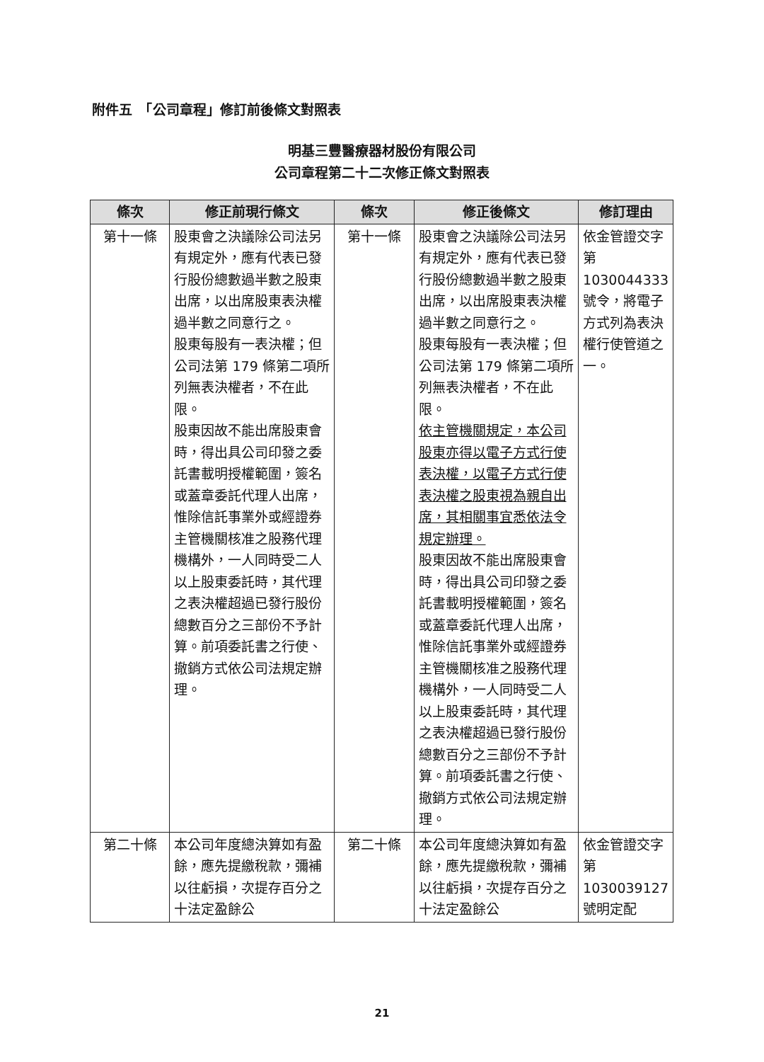附件五　「公司章程」修訂前後條文對照表
明基三豐醫療器材股份有限公司
公司章程第二十二次修正條文對照表
| 條次 | 修正前現行條文 | 條次 | 修正後條文 | 修訂理由 |
| --- | --- | --- | --- | --- |
| 第十一條 | 股東會之決議除公司法另有規定外，應有代表已發行股份總數過半數之股東出席，以出席股東表決權過半數之同意行之。 股東每股有一表決權；但公司法第 179 條第二項所列無表決權者，不在此限。 股東因故不能出席股東會時，得出具公司印發之委託書載明授權範圍，簽名或蓋章委託代理人出席，惟除信託事業外或經證券主管機關核准之股務代理機構外，一人同時受二人以上股東委託時，其代理之表決權超過已發行股份總數百分之三部份不予計算。前項委託書之行使、撤銷方式依公司法規定辦理。 | 第十一條 | 股東會之決議除公司法另有規定外，應有代表已發行股份總數過半數之股東出席，以出席股東表決權過半數之同意行之。 股東每股有一表決權；但公司法第 179 條第二項所列無表決權者，不在此限。 依主管機關規定，本公司股東亦得以電子方式行使表決權，以電子方式行使表決權之股東視為親自出席，其相關事宜悉依法令規定辦理。 股東因故不能出席股東會時，得出具公司印發之委託書載明授權範圍，簽名或蓋章委託代理人出席，惟除信託事業外或經證券主管機關核准之股務代理機構外，一人同時受二人以上股東委託時，其代理之表決權超過已發行股份總數百分之三部份不予計算。前項委託書之行使、撤銷方式依公司法規定辦理。 | 依金管證交字第 1030044333 號令，將電子方式列為表決權行使管道之一。 |
| 第二十條 | 本公司年度總決算如有盈餘，應先提繳稅款，彌補以往虧損，次提存百分之十法定盈餘公 | 第二十條 | 本公司年度總決算如有盈餘，應先提繳稅款，彌補以往虧損，次提存百分之十法定盈餘公 | 依金管證交字第 1030039127 號明定配 |
21